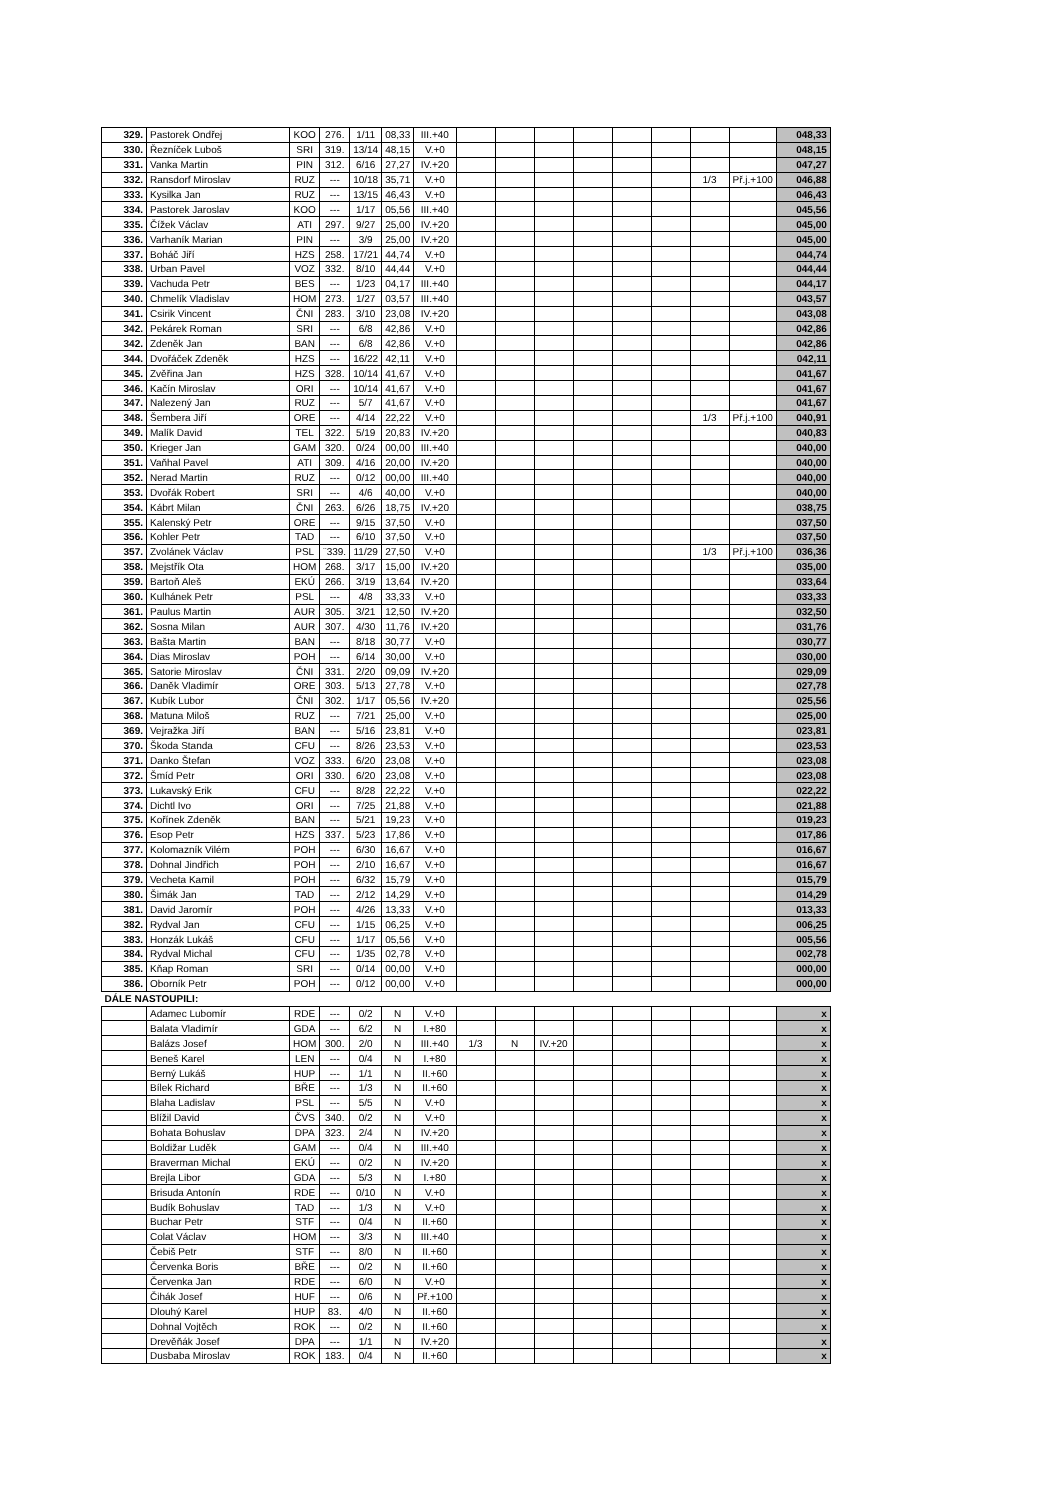| 329. | Pastorek Ondřej | KOO | 276. | 1/11 | 08,33 | III.+40 | | | | | | | | | 048,33 |
| 330. | Řezníček Luboš | SRI | 319. | 13/14 | 48,15 | V.+0 | | | | | | | | | 048,15 |
| 331. | Vanka Martin | PIN | 312. | 6/16 | 27,27 | IV.+20 | | | | | | | | | 047,27 |
| 332. | Ransdorf Miroslav | RUZ | --- | 10/18 | 35,71 | V.+0 | | | | | | | 1/3 | Př.j.+100 | 046,88 |
| 333. | Kysilka Jan | RUZ | --- | 13/15 | 46,43 | V.+0 | | | | | | | | | 046,43 |
| 334. | Pastorek Jaroslav | KOO | --- | 1/17 | 05,56 | III.+40 | | | | | | | | | 045,56 |
| 335. | Čížek Václav | ATI | 297. | 9/27 | 25,00 | IV.+20 | | | | | | | | | 045,00 |
| 336. | Varhaník Marian | PIN | --- | 3/9 | 25,00 | IV.+20 | | | | | | | | | 045,00 |
| 337. | Boháč Jiří | HZS | 258. | 17/21 | 44,74 | V.+0 | | | | | | | | | 044,74 |
| 338. | Urban Pavel | VOZ | 332. | 8/10 | 44,44 | V.+0 | | | | | | | | | 044,44 |
| 339. | Vachuda Petr | BES | --- | 1/23 | 04,17 | III.+40 | | | | | | | | | 044,17 |
| 340. | Chmelík Vladislav | HOM | 273. | 1/27 | 03,57 | III.+40 | | | | | | | | | 043,57 |
| 341. | Csirik Vincent | ČNI | 283. | 3/10 | 23,08 | IV.+20 | | | | | | | | | 043,08 |
| 342. | Pekárek Roman | SRI | --- | 6/8 | 42,86 | V.+0 | | | | | | | | | 042,86 |
| 342. | Zdeněk Jan | BAN | --- | 6/8 | 42,86 | V.+0 | | | | | | | | | 042,86 |
| 344. | Dvořáček Zdeněk | HZS | --- | 16/22 | 42,11 | V.+0 | | | | | | | | | 042,11 |
| 345. | Zvěřina Jan | HZS | 328. | 10/14 | 41,67 | V.+0 | | | | | | | | | 041,67 |
| 346. | Kačín Miroslav | ORI | --- | 10/14 | 41,67 | V.+0 | | | | | | | | | 041,67 |
| 347. | Nalezený Jan | RUZ | --- | 5/7 | 41,67 | V.+0 | | | | | | | | | 041,67 |
| 348. | Šembera Jiří | ORE | --- | 4/14 | 22,22 | V.+0 | | | | | | | 1/3 | Př.j.+100 | 040,91 |
| 349. | Malík David | TEL | 322. | 5/19 | 20,83 | IV.+20 | | | | | | | | | 040,83 |
| 350. | Krieger Jan | GAM | 320. | 0/24 | 00,00 | III.+40 | | | | | | | | | 040,00 |
| 351. | Vaňhal Pavel | ATI | 309. | 4/16 | 20,00 | IV.+20 | | | | | | | | | 040,00 |
| 352. | Nerad Martin | RUZ | --- | 0/12 | 00,00 | III.+40 | | | | | | | | | 040,00 |
| 353. | Dvořák Robert | SRI | --- | 4/6 | 40,00 | V.+0 | | | | | | | | | 040,00 |
| 354. | Kábrt Milan | ČNI | 263. | 6/26 | 18,75 | IV.+20 | | | | | | | | | 038,75 |
| 355. | Kalenský Petr | ORE | --- | 9/15 | 37,50 | V.+0 | | | | | | | | | 037,50 |
| 356. | Kohler Petr | TAD | --- | 6/10 | 37,50 | V.+0 | | | | | | | | | 037,50 |
| 357. | Zvolánek Václav | PSL | ¨339. | 11/29 | 27,50 | V.+0 | | | | | | | 1/3 | Př.j.+100 | 036,36 |
| 358. | Mejstřík Ota | HOM | 268. | 3/17 | 15,00 | IV.+20 | | | | | | | | | 035,00 |
| 359. | Bartoň Aleš | EKÚ | 266. | 3/19 | 13,64 | IV.+20 | | | | | | | | | 033,64 |
| 360. | Kulhánek Petr | PSL | --- | 4/8 | 33,33 | V.+0 | | | | | | | | | 033,33 |
| 361. | Paulus Martin | AUR | 305. | 3/21 | 12,50 | IV.+20 | | | | | | | | | 032,50 |
| 362. | Sosna Milan | AUR | 307. | 4/30 | 11,76 | IV.+20 | | | | | | | | | 031,76 |
| 363. | Bašta Martin | BAN | --- | 8/18 | 30,77 | V.+0 | | | | | | | | | 030,77 |
| 364. | Dias Miroslav | POH | --- | 6/14 | 30,00 | V.+0 | | | | | | | | | 030,00 |
| 365. | Satorie Miroslav | ČNI | 331. | 2/20 | 09,09 | IV.+20 | | | | | | | | | 029,09 |
| 366. | Daněk Vladimír | ORE | 303. | 5/13 | 27,78 | V.+0 | | | | | | | | | 027,78 |
| 367. | Kubík Lubor | ČNI | 302. | 1/17 | 05,56 | IV.+20 | | | | | | | | | 025,56 |
| 368. | Matuna Miloš | RUZ | --- | 7/21 | 25,00 | V.+0 | | | | | | | | | 025,00 |
| 369. | Vejražka Jiří | BAN | --- | 5/16 | 23,81 | V.+0 | | | | | | | | | 023,81 |
| 370. | Škoda Standa | CFU | --- | 8/26 | 23,53 | V.+0 | | | | | | | | | 023,53 |
| 371. | Danko Štefan | VOZ | 333. | 6/20 | 23,08 | V.+0 | | | | | | | | | 023,08 |
| 372. | Šmíd Petr | ORI | 330. | 6/20 | 23,08 | V.+0 | | | | | | | | | 023,08 |
| 373. | Lukavský Erik | CFU | --- | 8/28 | 22,22 | V.+0 | | | | | | | | | 022,22 |
| 374. | Dichtl Ivo | ORI | --- | 7/25 | 21,88 | V.+0 | | | | | | | | | 021,88 |
| 375. | Kořínek Zdeněk | BAN | --- | 5/21 | 19,23 | V.+0 | | | | | | | | | 019,23 |
| 376. | Esop Petr | HZS | 337. | 5/23 | 17,86 | V.+0 | | | | | | | | | 017,86 |
| 377. | Kolomazník Vilém | POH | --- | 6/30 | 16,67 | V.+0 | | | | | | | | | 016,67 |
| 378. | Dohnal Jindřich | POH | --- | 2/10 | 16,67 | V.+0 | | | | | | | | | 016,67 |
| 379. | Vecheta Kamil | POH | --- | 6/32 | 15,79 | V.+0 | | | | | | | | | 015,79 |
| 380. | Šimák Jan | TAD | --- | 2/12 | 14,29 | V.+0 | | | | | | | | | 014,29 |
| 381. | David Jaromír | POH | --- | 4/26 | 13,33 | V.+0 | | | | | | | | | 013,33 |
| 382. | Rydval Jan | CFU | --- | 1/15 | 06,25 | V.+0 | | | | | | | | | 006,25 |
| 383. | Honzák Lukáš | CFU | --- | 1/17 | 05,56 | V.+0 | | | | | | | | | 005,56 |
| 384. | Rydval Michal | CFU | --- | 1/35 | 02,78 | V.+0 | | | | | | | | | 002,78 |
| 385. | Kňap Roman | SRI | --- | 0/14 | 00,00 | V.+0 | | | | | | | | | 000,00 |
| 386. | Oborník Petr | POH | --- | 0/12 | 00,00 | V.+0 | | | | | | | | | 000,00 |
| DÁLE NASTOUPILI: | | | | | | | | | | | | | | | |
| | Adamec Lubomír | RDE | --- | 0/2 | N | V.+0 | | | | | | | | | x |
| | Balata Vladimír | GDA | --- | 6/2 | N | I.+80 | | | | | | | | | x |
| | Balázs Josef | HOM | 300. | 2/0 | N | III.+40 | 1/3 | N | IV.+20 | | | | | | x |
| | Beneš Karel | LEN | --- | 0/4 | N | I.+80 | | | | | | | | | x |
| | Berný Lukáš | HUP | --- | 1/1 | N | II.+60 | | | | | | | | | x |
| | Bílek Richard | BŘE | --- | 1/3 | N | II.+60 | | | | | | | | | x |
| | Blaha Ladislav | PSL | --- | 5/5 | N | V.+0 | | | | | | | | | x |
| | Blížil David | ČVS | 340. | 0/2 | N | V.+0 | | | | | | | | | x |
| | Bohata Bohuslav | DPA | 323. | 2/4 | N | IV.+20 | | | | | | | | | x |
| | Boldižar Luděk | GAM | --- | 0/4 | N | III.+40 | | | | | | | | | x |
| | Braverman Michal | EKÚ | --- | 0/2 | N | IV.+20 | | | | | | | | | x |
| | Brejla Libor | GDA | --- | 5/3 | N | I.+80 | | | | | | | | | x |
| | Brisuda Antonín | RDE | --- | 0/10 | N | V.+0 | | | | | | | | | x |
| | Budík Bohuslav | TAD | --- | 1/3 | N | V.+0 | | | | | | | | | x |
| | Buchar Petr | STF | --- | 0/4 | N | II.+60 | | | | | | | | | x |
| | Colat Václav | HOM | --- | 3/3 | N | III.+40 | | | | | | | | | x |
| | Čebiš Petr | STF | --- | 8/0 | N | II.+60 | | | | | | | | | x |
| | Červenka Boris | BŘE | --- | 0/2 | N | II.+60 | | | | | | | | | x |
| | Červenka Jan | RDE | --- | 6/0 | N | V.+0 | | | | | | | | | x |
| | Čihák Josef | HUF | --- | 0/6 | N | Př.+100 | | | | | | | | | x |
| | Dlouhý Karel | HUP | 83. | 4/0 | N | II.+60 | | | | | | | | | x |
| | Dohnal Vojtěch | ROK | --- | 0/2 | N | II.+60 | | | | | | | | | x |
| | Drevěňák Josef | DPA | --- | 1/1 | N | IV.+20 | | | | | | | | | x |
| | Dusbaba Miroslav | ROK | 183. | 0/4 | N | II.+60 | | | | | | | | | x |